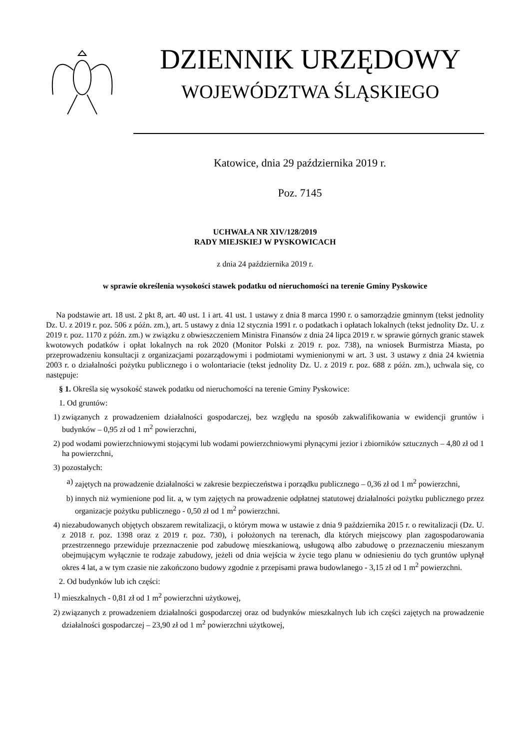DZIENNIK URZĘDOWY
WOJEWÓDZTWA ŚLĄSKIEGO
Katowice, dnia 29 października 2019 r.
Poz. 7145
UCHWAŁA NR XIV/128/2019
RADY MIEJSKIEJ W PYSKOWICACH
z dnia 24 października 2019 r.
w sprawie określenia wysokości stawek podatku od nieruchomości na terenie Gminy Pyskowice
Na podstawie art. 18 ust. 2 pkt 8, art. 40 ust. 1 i art. 41 ust. 1 ustawy z dnia 8 marca 1990 r. o samorządzie gminnym (tekst jednolity Dz. U. z 2019 r. poz. 506 z późn. zm.), art. 5 ustawy z dnia 12 stycznia 1991 r. o podatkach i opłatach lokalnych (tekst jednolity Dz. U. z 2019 r. poz. 1170 z późn. zm.) w związku z obwieszczeniem Ministra Finansów z dnia 24 lipca 2019 r. w sprawie górnych granic stawek kwotowych podatków i opłat lokalnych na rok 2020 (Monitor Polski z 2019 r. poz. 738), na wniosek Burmistrza Miasta, po przeprowadzeniu konsultacji z organizacjami pozarządowymi i podmiotami wymienionymi w art. 3 ust. 3 ustawy z dnia 24 kwietnia 2003 r. o działalności pożytku publicznego i o wolontariacie (tekst jednolity Dz. U. z 2019 r. poz. 688 z późn. zm.), uchwala się, co następuje:
§ 1. Określa się wysokość stawek podatku od nieruchomości na terenie Gminy Pyskowice:
1. Od gruntów:
1) związanych z prowadzeniem działalności gospodarczej, bez względu na sposób zakwalifikowania w ewidencji gruntów i budynków – 0,95 zł od 1 m<sup>2</sup> powierzchni,
2) pod wodami powierzchniowymi stojącymi lub wodami powierzchniowymi płynącymi jezior i zbiorników sztucznych – 4,80 zł od 1 ha powierzchni,
3) pozostałych:
a) zajętych na prowadzenie działalności w zakresie bezpieczeństwa i porządku publicznego – 0,36 zł od 1 m<sup>2</sup> powierzchni,
b) innych niż wymienione pod lit. a, w tym zajętych na prowadzenie odpłatnej statutowej działalności pożytku publicznego przez organizacje pożytku publicznego - 0,50 zł od 1 m<sup>2</sup> powierzchni.
4) niezabudowanych objętych obszarem rewitalizacji, o którym mowa w ustawie z dnia 9 października 2015 r. o rewitalizacji (Dz. U. z 2018 r. poz. 1398 oraz z 2019 r. poz. 730), i położonych na terenach, dla których miejscowy plan zagospodarowania przestrzennego przewiduje przeznaczenie pod zabudowę mieszkaniową, usługową albo zabudowę o przeznaczeniu mieszanym obejmującym wyłącznie te rodzaje zabudowy, jeżeli od dnia wejścia w życie tego planu w odniesieniu do tych gruntów upłynął okres 4 lat, a w tym czasie nie zakończono budowy zgodnie z przepisami prawa budowlanego - 3,15 zł od 1 m<sup>2</sup> powierzchni.
2. Od budynków lub ich części:
1) mieszkalnych - 0,81 zł od 1 m<sup>2</sup> powierzchni użytkowej,
2) związanych z prowadzeniem działalności gospodarczej oraz od budynków mieszkalnych lub ich części zajętych na prowadzenie działalności gospodarczej – 23,90 zł od 1 m<sup>2</sup> powierzchni użytkowej,